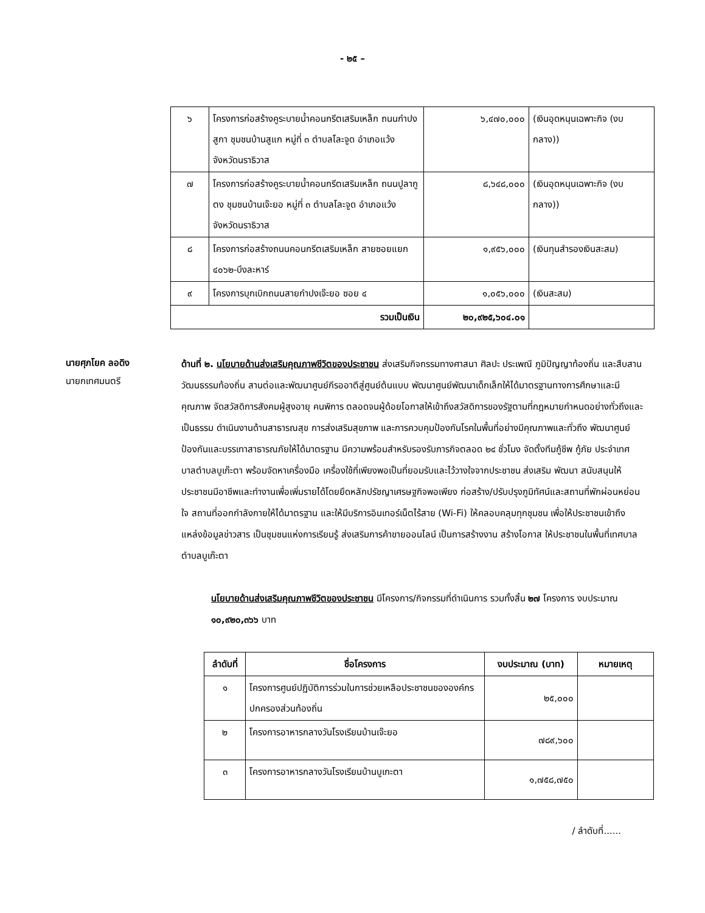- ๒๕ –
| ๖ | โครงการก่อสร้างคูระบายน้ำคอนกรีตเสริมเหล็ก ถนนกำปงสูกา ชุมชนบ้านสูแก หมู่ที่ ๓ ตำบลโละจูด อำเภอแว้ง จังหวัดนราธิวาส | ๖,๔๗๐,๐๐๐ | (เงินอุดหนุนเฉพาะกิจ (งบกลาง)) |
| ๗ | โครงการก่อสร้างคูระบายน้ำคอนกรีตเสริมเหล็ก ถนนปูลากูตง ชุมชนบ้านเจ๊ะยอ หมู่ที่ ๓ ตำบลโละจูด อำเภอแว้ง จังหวัดนราธิวาส | ๘,๖๔๘,๐๐๐ | (เงินอุดหนุนเฉพาะกิจ (งบกลาง)) |
| ๘ | โครงการก่อสร้างถนนคอนกรีตเสริมเหล็ก สายซอยแยก ๔๐๖๒-บึงละหาร์ | ๑,๙๕๖,๐๐๐ | (เงินทุนสำรองเงินสะสม) |
| ๙ | โครงการบุกเบิกถนนสายกำปงเจ๊ะยอ ซอย ๔ | ๑,๐๕๖,๐๐๐ | (เงินสะสม) |
| รวมเป็นเงิน | | ๒๐,๙๒๕,๖๐๔.๐๑ | |
นายศุภโยค ลอดิง
นายกเทศมนตรี
ด้านที่ ๒. นโยบายด้านส่งเสริมคุณภาพชีวิตของประชาชน ส่งเสริมกิจกรรมทางศาสนา ศิลปะ ประเพณี ภูมิปัญญาท้องถิ่น และสืบสานวัฒนธรรมท้องถิ่น สานต่อและพัฒนาศูนย์กีรออาตีสู่ศูนย์ต้นแบบ พัฒนาศูนย์พัฒนาเด็กเล็กให้ได้มาตรฐานทางการศึกษาและมีคุณภาพ จัดสวัสดิการสังคมผู้สูงอายุ คนพิการ ตลอดจนผู้ด้อยโอกาสให้เข้าถึงสวัสดิการของรัฐตามที่กฎหมายกำหนดอย่างทั่วถึงและเป็นธรรม ดำเนินงานด้านสาธารณสุข การส่งเสริมสุขภาพ และการควบคุมป้องกันโรคในพื้นที่อย่างมีคุณภาพและทั่วถึง พัฒนาศูนย์ป้องกันและบรรเทาสาธารณภัยให้ได้มาตรฐาน มีความพร้อมสำหรับรองรับภารกิจตลอด ๒๔ ชั่วโมง จัดตั้งทีมกู้ชีพ กู้ภัย ประจำเทศบาลตำบลบูเก๊ะตา พร้อมจัดหาเครื่องมือ เครื่องใช้ที่เพียงพอเป็นที่ยอมรับและไว้วางใจจากประชาชน ส่งเสริม พัฒนา สนับสนุนให้ประชาชนมีอาชีพและทำงานเพื่อเพิ่มรายได้โดยยึดหลักปรัชญาเศรษฐกิจพอเพียง ก่อสร้าง/ปรับปรุงภูมิทัศน์และสถานที่พักผ่อนหย่อนใจ สถานที่ออกกำลังกายให้ได้มาตรฐาน และให้มีบริการอินเทอร์เน็ตไร้สาย (Wi-Fi) ให้คลอบคลุมทุกชุมชน เพื่อให้ประชาชนเข้าถึงแหล่งข้อมูลข่าวสาร เป็นชุมชนแห่งการเรียนรู้ ส่งเสริมการค้าขายออนไลน์ เป็นการสร้างงาน สร้างโอกาส ให้ประชาชนในพื้นที่เทศบาลตำบลบูเก๊ะตา
นโยบายด้านส่งเสริมคุณภาพชีวิตของประชาชน มีโครงการ/กิจกรรมที่ดำเนินการ รวมทั้งสิ้น ๒๗ โครงการ งบประมาณ ๑๐,๙๒๐,๓๖๖ บาท
| ลำดับที่ | ชื่อโครงการ | งบประมาณ (บาท) | หมายเหตุ |
| --- | --- | --- | --- |
| ๑ | โครงการศูนย์ปฏิบัติการร่วมในการช่วยเหลือประชาชนขององค์กรปกครองส่วนท้องถิ่น | ๒๕,๐๐๐ | |
| ๒ | โครงการอาหารกลางวันโรงเรียนบ้านเจ๊ะยอ | ๗๘๙,๖๐๐ | |
| ๓ | โครงการอาหารกลางวันโรงเรียนบ้านบูเกะตา | ๑,๗๕๘,๗๕๐ | |
/ ลำดับที่......